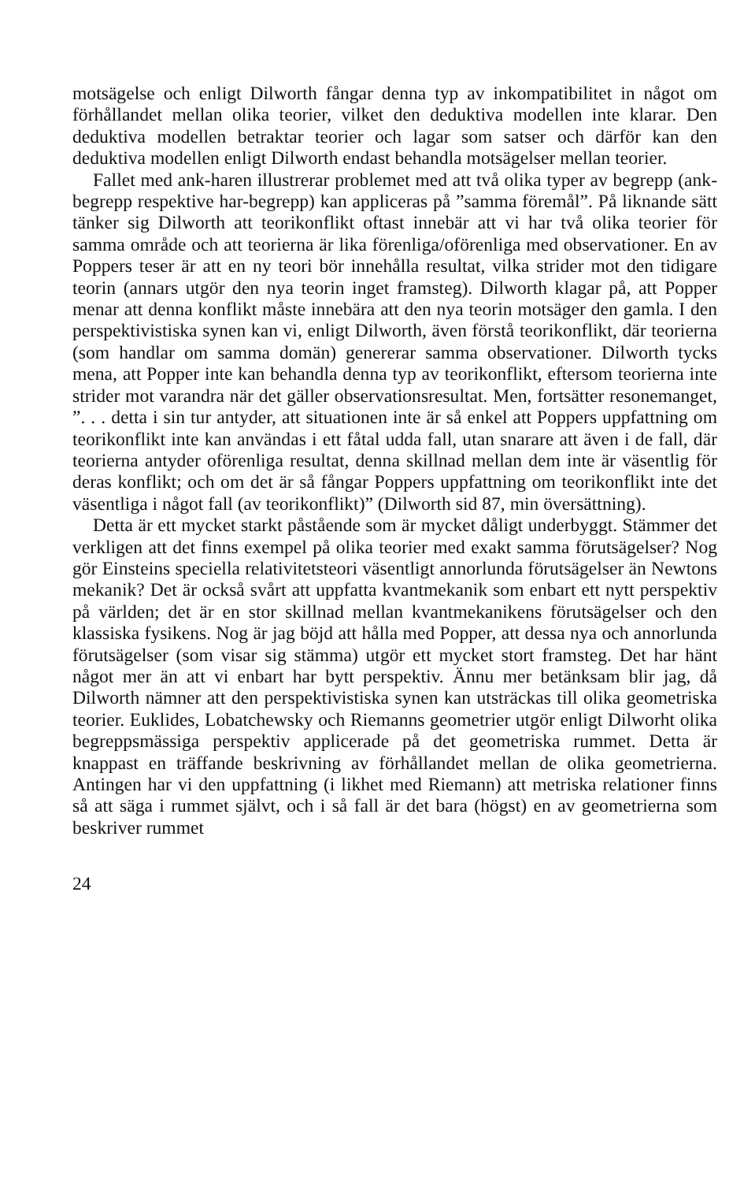motsägelse och enligt Dilworth fångar denna typ av inkompatibilitet in något om förhållandet mellan olika teorier, vilket den deduktiva modellen inte klarar. Den deduktiva modellen betraktar teorier och lagar som satser och därför kan den deduktiva modellen enligt Dilworth endast behandla motsägelser mellan teorier.
Fallet med ank-haren illustrerar problemet med att två olika typer av begrepp (ank-begrepp respektive har-begrepp) kan appliceras på ”samma föremål”. På liknande sätt tänker sig Dilworth att teorikonflikt oftast innebär att vi har två olika teorier för samma område och att teorierna är lika förenliga/oförenliga med observationer. En av Poppers teser är att en ny teori bör innehålla resultat, vilka strider mot den tidigare teorin (annars utgör den nya teorin inget framsteg). Dilworth klagar på, att Popper menar att denna konflikt måste innebära att den nya teorin motsäger den gamla. I den perspektivistiska synen kan vi, enligt Dilworth, även förstå teorikonflikt, där teorierna (som handlar om samma domän) genererar samma observationer. Dilworth tycks mena, att Popper inte kan behandla denna typ av teorikonflikt, eftersom teorierna inte strider mot varandra när det gäller observationsresultat. Men, fortsätter resonemanget, ”. . . detta i sin tur antyder, att situationen inte är så enkel att Poppers uppfattning om teorikonflikt inte kan användas i ett fåtal udda fall, utan snarare att även i de fall, där teorierna antyder oförenliga resultat, denna skillnad mellan dem inte är väsentlig för deras konflikt; och om det är så fångar Poppers uppfattning om teorikonflikt inte det väsentliga i något fall (av teorikonflikt)” (Dilworth sid 87, min översättning).
Detta är ett mycket starkt påstående som är mycket dåligt underbyggt. Stämmer det verkligen att det finns exempel på olika teorier med exakt samma förutsägelser? Nog gör Einsteins speciella relativitetsteori väsentligt annorlunda förutsägelser än Newtons mekanik? Det är också svårt att uppfatta kvantmekanik som enbart ett nytt perspektiv på världen; det är en stor skillnad mellan kvantmekanikens förutsägelser och den klassiska fysikens. Nog är jag böjd att hålla med Popper, att dessa nya och annorlunda förutsägelser (som visar sig stämma) utgör ett mycket stort framsteg. Det har hänt något mer än att vi enbart har bytt perspektiv. Ännu mer betänksam blir jag, då Dilworth nämner att den perspektivistiska synen kan utsträckas till olika geometriska teorier. Euklides, Lobatchewsky och Riemanns geometrier utgör enligt Dilworht olika begreppsmässiga perspektiv applicerade på det geometriska rummet. Detta är knappast en träffande beskrivning av förhållandet mellan de olika geometrierna. Antingen har vi den uppfattning (i likhet med Riemann) att metriska relationer finns så att säga i rummet självt, och i så fall är det bara (högst) en av geometrierna som beskriver rummet
24